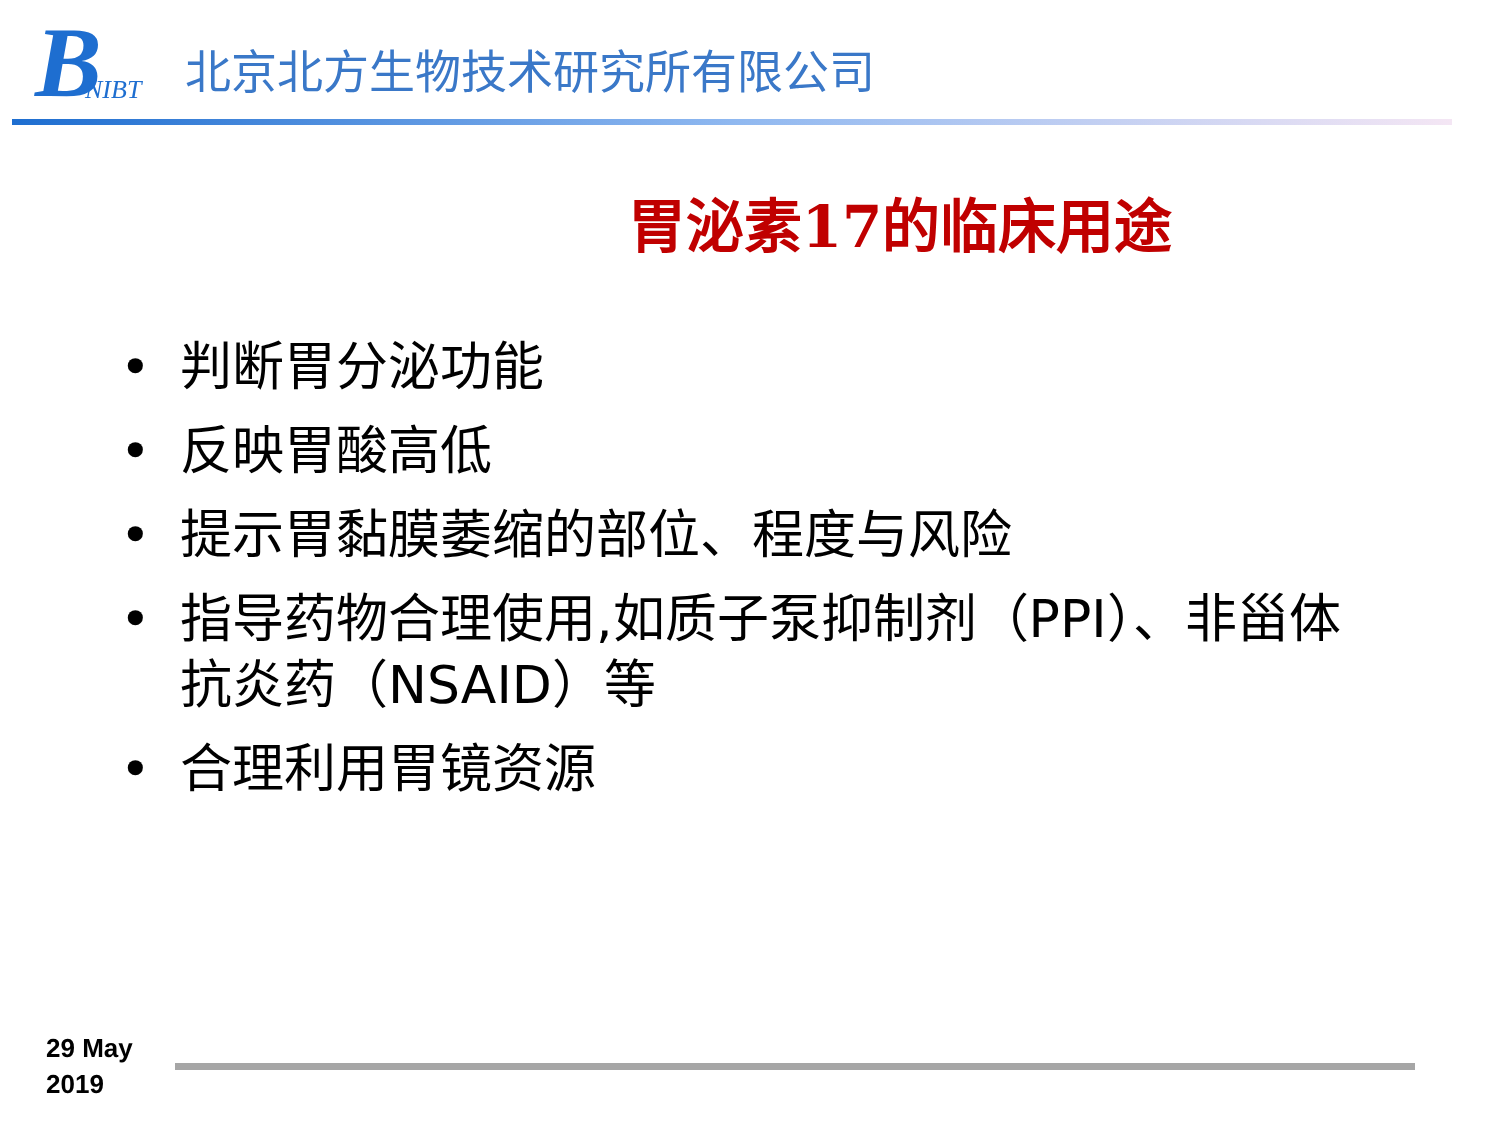B NIBT
北京北方生物技术研究所有限公司
胃泌素17的临床用途
• 判断胃分泌功能
• 反映胃酸高低
• 提示胃黏膜萎缩的部位、程度与风险
• 指导药物合理使用,如质子泵抑制剂（PPI）、非甾体抗炎药（NSAID）等
• 合理利用胃镜资源
29 May
2019